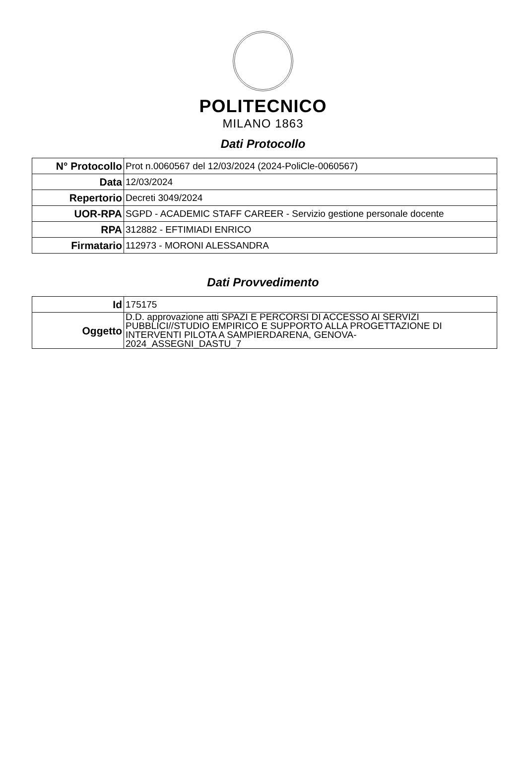POLITECNICO
MILANO 1863
Dati Protocollo
| N° Protocollo | Prot n.0060567 del 12/03/2024 (2024-PoliCle-0060567) |
| Data | 12/03/2024 |
| Repertorio | Decreti 3049/2024 |
| UOR-RPA | SGPD - ACADEMIC STAFF CAREER - Servizio gestione personale docente |
| RPA | 312882 - EFTIMIADI ENRICO |
| Firmatario | 112973 - MORONI ALESSANDRA |
Dati Provvedimento
| Id | 175175 |
| Oggetto | D.D. approvazione atti SPAZI E PERCORSI DI ACCESSO AI SERVIZI PUBBLICI//STUDIO EMPIRICO E SUPPORTO ALLA PROGETTAZIONE DI INTERVENTI PILOTA A SAMPIERDARENA, GENOVA- 2024_ASSEGNI_DASTU_7 |